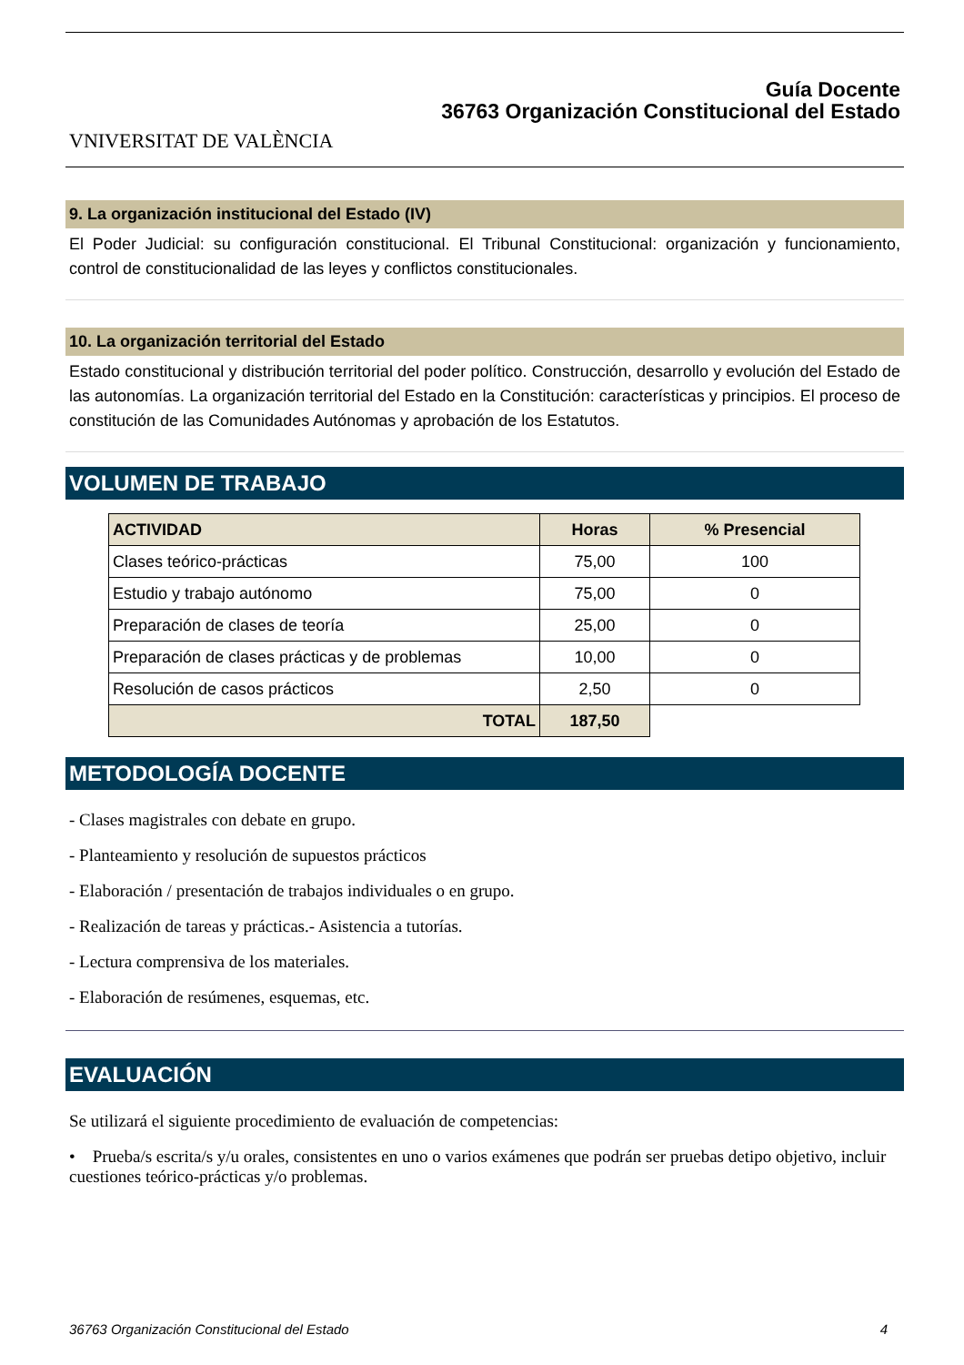VNIVERSITAT DE VALÈNCIA
Guía Docente
36763 Organización Constitucional del Estado
9. La organización institucional del Estado (IV)
El Poder Judicial: su configuración constitucional. El Tribunal Constitucional: organización y funcionamiento, control de constitucionalidad de las leyes y conflictos constitucionales.
10. La organización territorial del Estado
Estado constitucional y distribución territorial del poder político. Construcción, desarrollo y evolución del Estado de las autonomías. La organización territorial del Estado en la Constitución: características y principios. El proceso de constitución de las Comunidades Autónomas y aprobación de los Estatutos.
VOLUMEN DE TRABAJO
| ACTIVIDAD | Horas | % Presencial |
| --- | --- | --- |
| Clases teórico-prácticas | 75,00 | 100 |
| Estudio y trabajo autónomo | 75,00 | 0 |
| Preparación de clases de teoría | 25,00 | 0 |
| Preparación de clases prácticas y de problemas | 10,00 | 0 |
| Resolución de casos prácticos | 2,50 | 0 |
| TOTAL | 187,50 | |
METODOLOGÍA DOCENTE
- Clases magistrales con debate en grupo.
- Planteamiento y resolución de supuestos prácticos
- Elaboración / presentación de trabajos individuales o en grupo.
- Realización de tareas y prácticas.- Asistencia a tutorías.
- Lectura comprensiva de los materiales.
- Elaboración de resúmenes, esquemas, etc.
EVALUACIÓN
Se utilizará el siguiente procedimiento de evaluación de competencias:
• Prueba/s escrita/s y/u orales, consistentes en uno o varios exámenes que podrán ser pruebas detipo objetivo, incluir cuestiones teórico-prácticas y/o problemas.
36763 Organización Constitucional del Estado 4